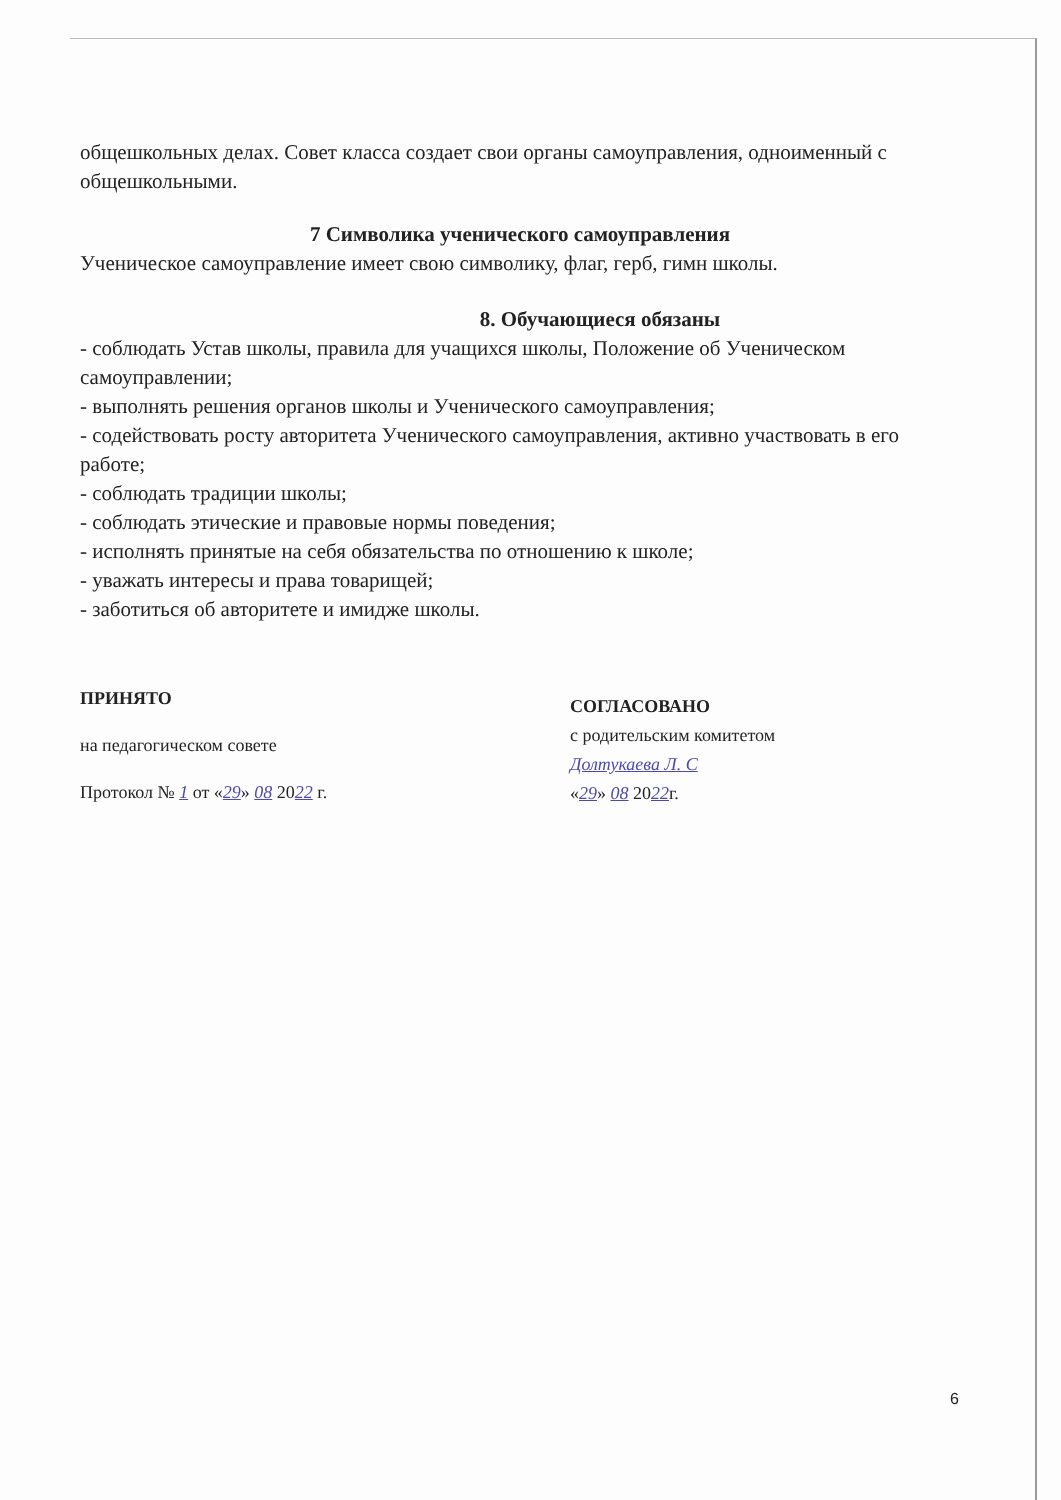общешкольных делах. Совет класса создает свои органы самоуправления, одноименный с общешкольными.
7 Символика ученического самоуправления
Ученическое самоуправление имеет свою символику, флаг, герб, гимн школы.
8. Обучающиеся обязаны
- соблюдать Устав школы, правила для учащихся школы, Положение об Ученическом самоуправлении;
- выполнять решения органов школы и Ученического самоуправления;
- содействовать росту авторитета Ученического самоуправления, активно участвовать в его работе;
- соблюдать традиции школы;
- соблюдать этические и правовые нормы поведения;
- исполнять принятые на себя обязательства по отношению к школе;
- уважать интересы и права товарищей;
- заботиться об авторитете и имидже школы.
ПРИНЯТО
на педагогическом совете
Протокол № 1 от «29» 08 2022 г.
СОГЛАСОВАНО
с родительским комитетом
Долтукаева Л. С
«29» 08 2022г.
6